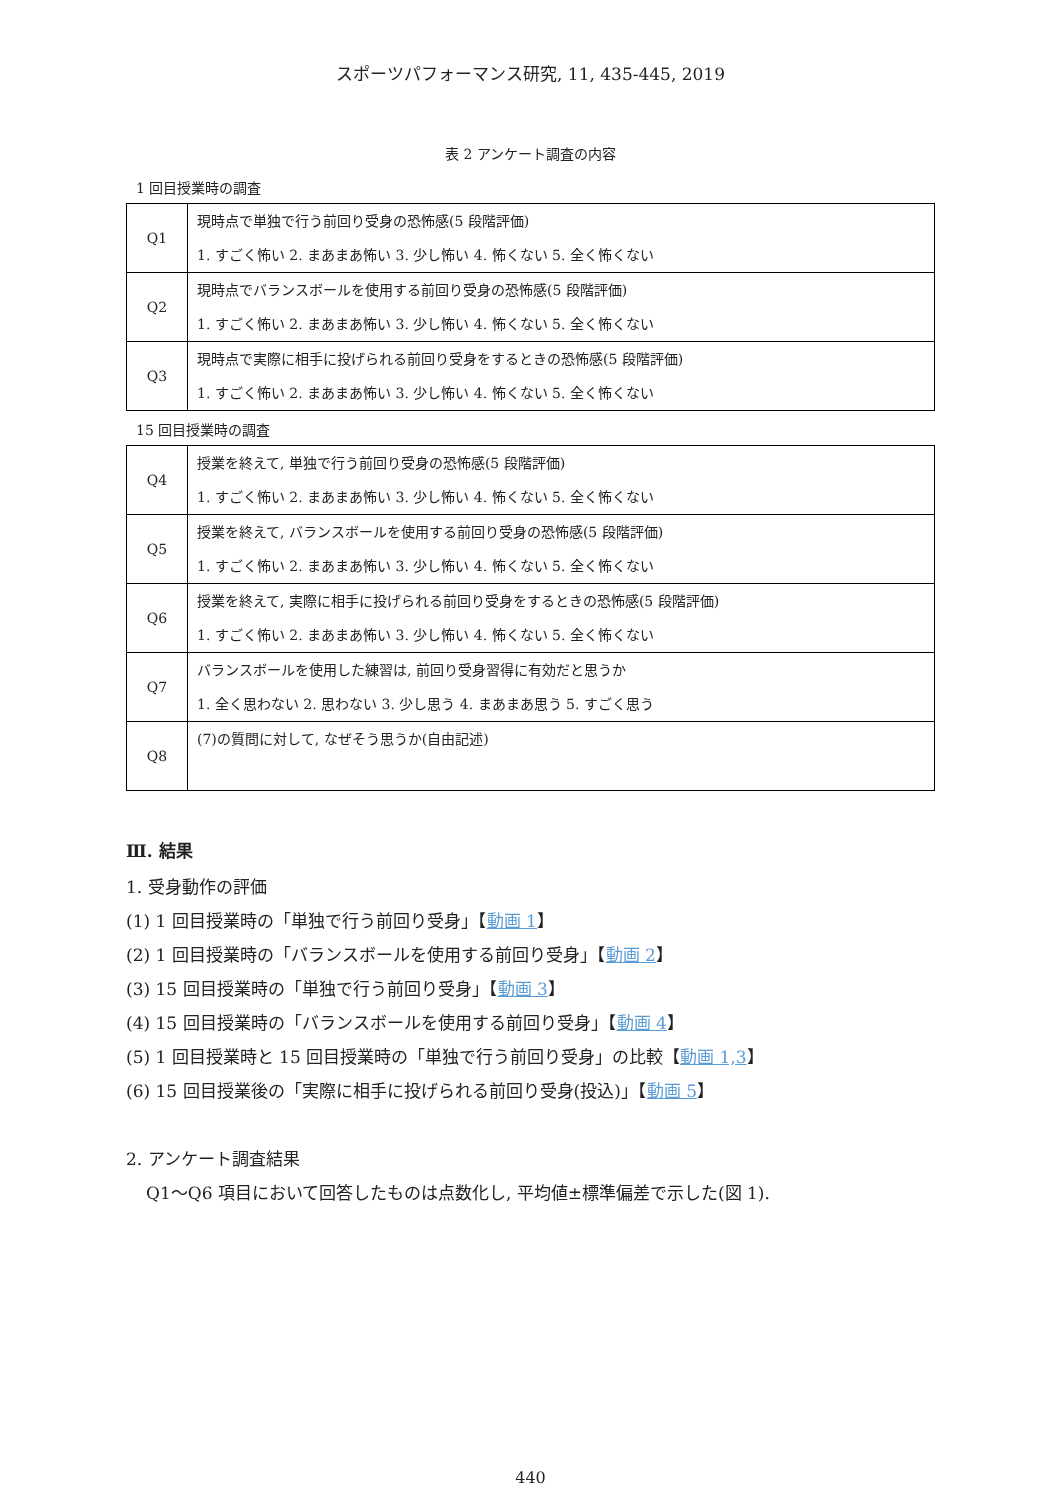スポーツパフォーマンス研究, 11, 435-445, 2019
表 2 アンケート調査の内容
1 回目授業時の調査
| Q1 | 現時点で単独で行う前回り受身の恐怖感(5 段階評価) 1. すごく怖い 2. まあまあ怖い 3. 少し怖い 4. 怖くない 5. 全く怖くない |
| Q2 | 現時点でバランスボールを使用する前回り受身の恐怖感(5 段階評価) 1. すごく怖い 2. まあまあ怖い 3. 少し怖い 4. 怖くない 5. 全く怖くない |
| Q3 | 現時点で実際に相手に投げられる前回り受身をするときの恐怖感(5 段階評価) 1. すごく怖い 2. まあまあ怖い 3. 少し怖い 4. 怖くない 5. 全く怖くない |
15 回目授業時の調査
| Q4 | 授業を終えて, 単独で行う前回り受身の恐怖感(5 段階評価) 1. すごく怖い 2. まあまあ怖い 3. 少し怖い 4. 怖くない 5. 全く怖くない |
| Q5 | 授業を終えて, バランスボールを使用する前回り受身の恐怖感(5 段階評価) 1. すごく怖い 2. まあまあ怖い 3. 少し怖い 4. 怖くない 5. 全く怖くない |
| Q6 | 授業を終えて, 実際に相手に投げられる前回り受身をするときの恐怖感(5 段階評価) 1. すごく怖い 2. まあまあ怖い 3. 少し怖い 4. 怖くない 5. 全く怖くない |
| Q7 | バランスボールを使用した練習は, 前回り受身習得に有効だと思うか 1. 全く思わない 2. 思わない 3. 少し思う 4. まあまあ思う 5. すごく思う |
| Q8 | (7)の質問に対して, なぜそう思うか(自由記述) |
Ⅲ. 結果
1. 受身動作の評価
(1) 1 回目授業時の「単独で行う前回り受身」【動画 1】
(2) 1 回目授業時の「バランスボールを使用する前回り受身」【動画 2】
(3) 15 回目授業時の「単独で行う前回り受身」【動画 3】
(4) 15 回目授業時の「バランスボールを使用する前回り受身」【動画 4】
(5) 1 回目授業時と 15 回目授業時の「単独で行う前回り受身」の比較【動画 1,3】
(6) 15 回目授業後の「実際に相手に投げられる前回り受身(投込)」【動画 5】
2. アンケート調査結果
Q1～Q6 項目において回答したものは点数化し, 平均値±標準偏差で示した(図 1).
440